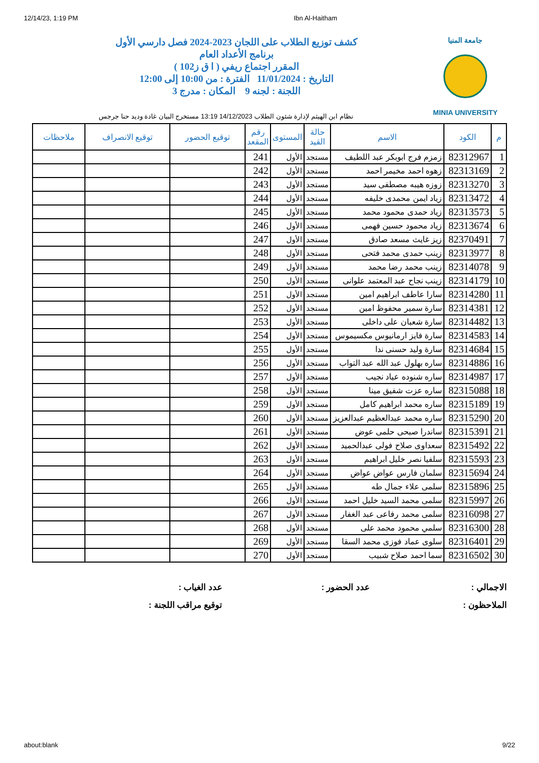12/14/23, 1:19 PM Ibn Al-Haitham
جامعة المنيا
MINIA UNIVERSITY
كشف توزيع الطلاب على اللجان 2023-2024 فصل دارسي الأول
برنامج الأعداد العام
المقرر اجتماع ريفي ( ا ق ز102 )
التاريخ : 11/01/2024 الفترة : من 10:00 إلى 12:00
اللجنة : لجنه 9 المكان : مدرج 3
نظام ابن الهيثم لإدارة شئون الطلاب 14/12/2023 13:19 مستخرج البيان غادة وديد حنا جرجس
| م | الكود | الاسم | حالة القيد | المستوى | رقم المقعد | توقيع الحضور | توقيع الانصراف | ملاحظات |
| --- | --- | --- | --- | --- | --- | --- | --- | --- |
| 1 | 82312967 | زمزم فرج ابوبكر عبد اللطيف | مستجد | الأول | 241 | | | |
| 2 | 82313169 | زهوه احمد مخيمر احمد | مستجد | الأول | 242 | | | |
| 3 | 82313270 | زوزه هيبه مصطفى سيد | مستجد | الأول | 243 | | | |
| 4 | 82313472 | زياد ايمن محمدى خليفه | مستجد | الأول | 244 | | | |
| 5 | 82313573 | زياد حمدى محمود محمد | مستجد | الأول | 245 | | | |
| 6 | 82313674 | زياد محمود حسين فهمى | مستجد | الأول | 246 | | | |
| 7 | 82370491 | زيز غايث مسعد صادق | مستجد | الأول | 247 | | | |
| 8 | 82313977 | زينب حمدى محمد فتحى | مستجد | الأول | 248 | | | |
| 9 | 82314078 | زينب محمد رضا محمد | مستجد | الأول | 249 | | | |
| 10 | 82314179 | زينب نجاح عبد المعتمد علوانى | مستجد | الأول | 250 | | | |
| 11 | 82314280 | سارا عاطف ابراهيم امين | مستجد | الأول | 251 | | | |
| 12 | 82314381 | سارة سمير محفوظ امين | مستجد | الأول | 252 | | | |
| 13 | 82314482 | سارة شعبان على داخلى | مستجد | الأول | 253 | | | |
| 14 | 82314583 | سارة فايز ارمانيوس مكسيموس | مستجد | الأول | 254 | | | |
| 15 | 82314684 | سارة وليد حسنى ندا | مستجد | الأول | 255 | | | |
| 16 | 82314886 | ساره بهلول عبد الله عبد التواب | مستجد | الأول | 256 | | | |
| 17 | 82314987 | ساره شنوده عياد نجيب | مستجد | الأول | 257 | | | |
| 18 | 82315088 | ساره عزت شفيق مينا | مستجد | الأول | 258 | | | |
| 19 | 82315189 | ساره محمد ابراهيم كامل | مستجد | الأول | 259 | | | |
| 20 | 82315290 | ساره محمد عبدالعظيم عبدالعزيز | مستجد | الأول | 260 | | | |
| 21 | 82315391 | ساندرا صبحى حلمى عوض | مستجد | الأول | 261 | | | |
| 22 | 82315492 | سعداوى صلاح فولى عبدالحميد | مستجد | الأول | 262 | | | |
| 23 | 82315593 | سلفيا نصر خليل ابراهيم | مستجد | الأول | 263 | | | |
| 24 | 82315694 | سلمان فارس عواض عواض | مستجد | الأول | 264 | | | |
| 25 | 82315896 | سلمى علاء جمال طه | مستجد | الأول | 265 | | | |
| 26 | 82315997 | سلمى محمد السيد خليل احمد | مستجد | الأول | 266 | | | |
| 27 | 82316098 | سلمى محمد رفاعى عبد الغفار | مستجد | الأول | 267 | | | |
| 28 | 82316300 | سلمي محمود محمد على | مستجد | الأول | 268 | | | |
| 29 | 82316401 | سلوى عماد فوزى محمد السقا | مستجد | الأول | 269 | | | |
| 30 | 82316502 | سما احمد صلاح شبيب | مستجد | الأول | 270 | | | |
الاجمالي :
عدد الحضور :
عدد الغياب :
الملاحظون :
توقيع مراقب اللجنة :
about:blank 9/22